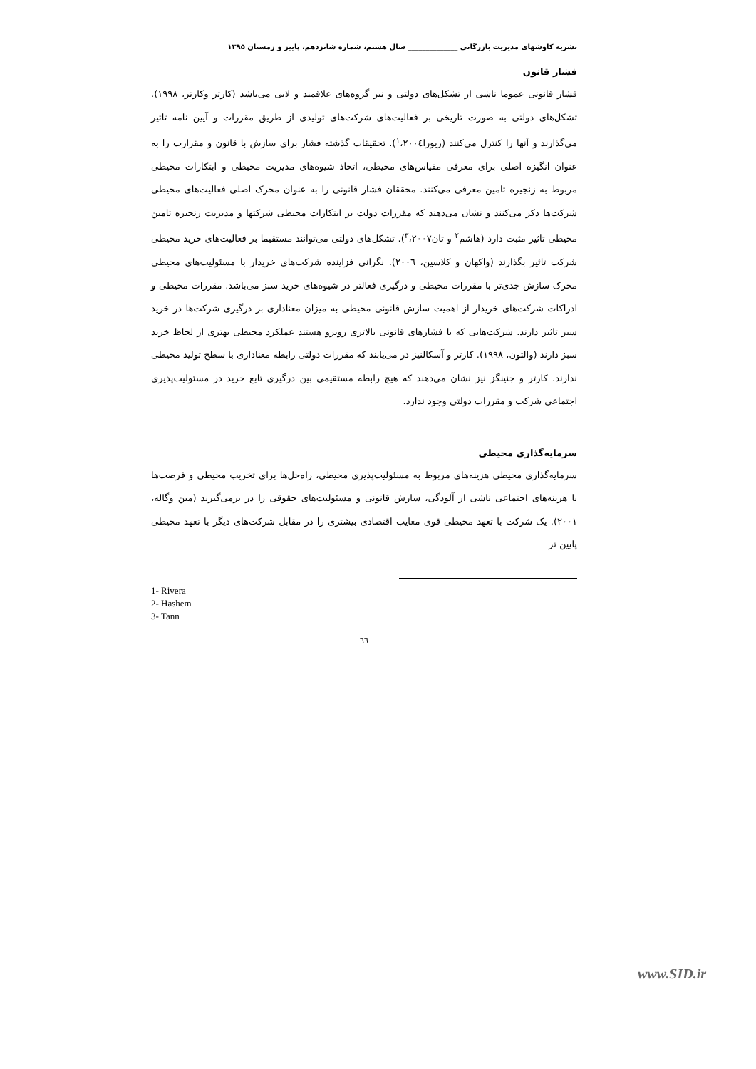نشریه کاوشهای مدیریت بازرگانی ______________ سال هشتم، شماره شانزدهم، پاییز و زمستان ۱۳۹۵
فشار قانون
فشار قانونی عموما ناشی از تشکل‌های دولتی و نیز گروه‌های علاقمند و لابی می‌باشد (کارتر وکارتر، ۱۹۹۸). تشکل‌های دولتی به صورت تاریخی بر فعالیت‌های شرکت‌های تولیدی از طریق مقررات و آیین نامه تاثیر می‌گذارند و آنها را کنترل می‌کنند (ریورا<sup>۱</sup>،۲۰۰٤). تحقیقات گذشته فشار برای سازش با قانون و مقرارت را به عنوان انگیزه اصلی برای معرفی مقیاس‌های محیطی، اتخاذ شیوه‌های مدیریت محیطی و ابتکارات محیطی مربوط به زنجیره تامین معرفی می‌کنند. محققان فشار قانونی را به عنوان محرک اصلی فعالیت‌های محیطی شرکت‌ها ذکر می‌کنند و نشان می‌دهند که مقررات دولت بر ابتکارات محیطی شرکتها و مدیریت زنجیره تامین محیطی تاثیر مثبت دارد (هاشم<sup>۲</sup> و تان<sup>۳</sup>،۲۰۰۷). تشکل‌های دولتی می‌توانند مستقیما بر فعالیت‌های خرید محیطی شرکت تاثیر بگذارند (واکهان و کلاسین، ۲۰۰٦). نگرانی فزاینده شرکت‌های خریدار با مسئولیت‌های محیطی محرک سازش جدی‌تر با مقررات محیطی و درگیری فعالتر در شیوه‌های خرید سبز می‌باشد. مقررات محیطی و ادراکات شرکت‌های خریدار از اهمیت سازش قانونی محیطی به میزان معناداری بر درگیری شرکت‌ها در خرید سبز تاثیر دارند. شرکت‌هایی که با فشارهای قانونی بالاتری روبرو هستند عملکرد محیطی بهتری از لحاظ خرید سبز دارند (والتون، ۱۹۹۸). کارتر و آسکالنیز در می‌یابند که مقررات دولتی رابطه معناداری با سطح تولید محیطی ندارند. کارتر و جنینگز نیز نشان می‌دهند که هیچ رابطه مستقیمی بین درگیری تابع خرید در مسئولیت‌پذیری اجتماعی شرکت و مقررات دولتی وجود ندارد.
سرمایه‌گذاری محیطی
سرمایه‌گذاری محیطی هزینه‌های مربوط به مسئولیت‌پذیری محیطی، راه‌حل‌ها برای تخریب محیطی و فرصت‌ها یا هزینه‌های اجتماعی ناشی از آلودگی، سازش قانونی و مسئولیت‌های حقوقی را در برمی‌گیرند (مین وگاله، ۲۰۰۱). یک شرکت با تعهد محیطی قوی معایب اقتصادی بیشتری را در مقابل شرکت‌های دیگر با تعهد محیطی پایین تر
1- Rivera
2- Hashem
3- Tann
٦٦
www.SID.ir